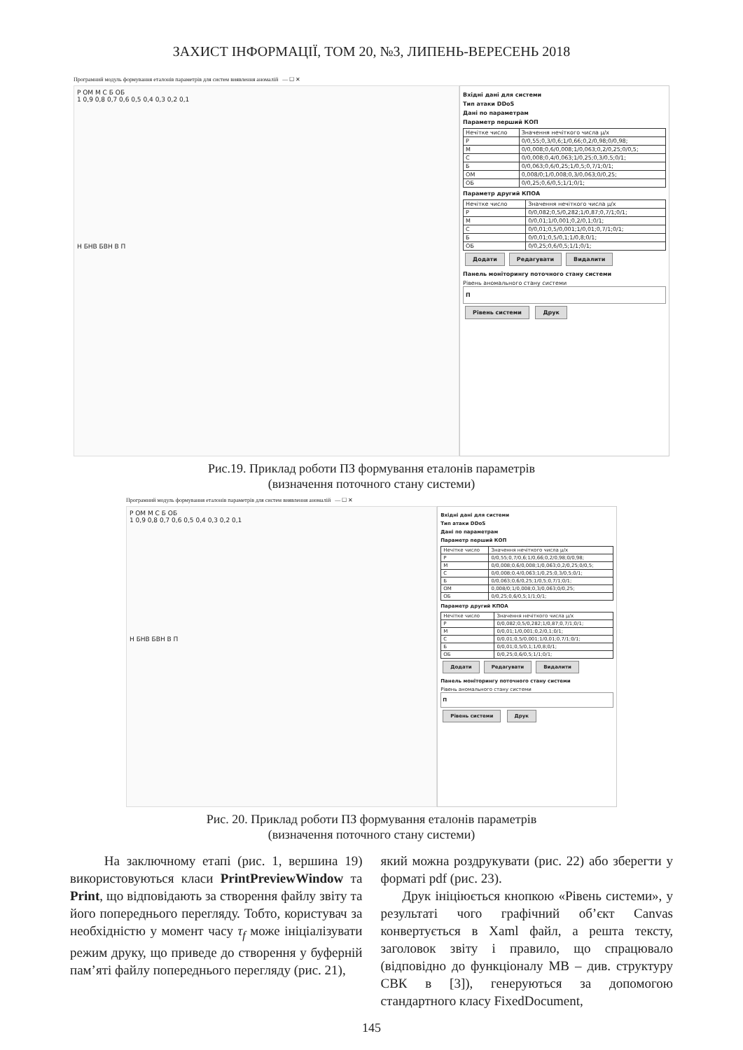ЗАХИСТ ІНФОРМАЦІЇ, ТОМ 20, №3, ЛИПЕНЬ-ВЕРЕСЕНЬ 2018
Програмний модуль формування еталонів параметрів для систем виявлення аномалій — ☐ ✕
Р ОМ М С Б ОБ
1 0,9 0,8 0,7 0,6 0,5 0,4 0,3 0,2 0,1
Н БНВ БВН В П
Вхідні дані для системи
Тип атаки DDoS
Дані по параметрам
Параметр перший КОП
| Нечітке число | Значення нечіткого числа μ/x |
| --- | --- |
| Р | 0/0,55;0,3/0,6;1/0,66;0,2/0,98;0/0,98; |
| М | 0/0,008;0,6/0,008;1/0,063;0,2/0,25;0/0,5; |
| С | 0/0,008;0,4/0,063;1/0,25;0,3/0,5;0/1; |
| Б | 0/0,063;0,6/0,25;1/0,5;0,7/1;0/1; |
| ОМ | 0,008/0;1/0,008;0,3/0,063;0/0,25; |
| ОБ | 0/0,25;0,6/0,5;1/1;0/1; |
Параметр другий КПОА
| Нечітке число | Значення нечіткого числа μ/x |
| --- | --- |
| Р | 0/0,082;0,5/0,282;1/0,87;0,7/1;0/1; |
| М | 0/0,01;1/0,001;0,2/0,1;0/1; |
| С | 0/0,01;0,5/0,001;1/0,01;0,7/1;0/1; |
| Б | 0/0,01;0,5/0,1;1/0,8;0/1; |
| ОБ | 0/0,25;0,6/0,5;1/1;0/1; |
Додати Редагувати Видалити
Панель моніторингу поточного стану системи
Рівень аномального стану системи
П
Рівень системи Друк
Рис.19. Приклад роботи ПЗ формування еталонів параметрів
(визначення поточного стану системи)
Програмний модуль формування еталонів параметрів для систем виявлення аномалій — ☐ ✕
Р ОМ М С Б ОБ
1 0,9 0,8 0,7 0,6 0,5 0,4 0,3 0,2 0,1
Н БНВ БВН В П
Вхідні дані для системи
Тип атаки DDoS
Дані по параметрам
Параметр перший КОП
| Нечітке число | Значення нечіткого числа μ/x |
| --- | --- |
| Р | 0/0,55;0,7/0,6;1/0,66;0,2/0,98;0/0,98; |
| М | 0/0,008;0,6/0,008;1/0,063;0,2/0,25;0/0,5; |
| С | 0/0,008;0,4/0,063;1/0,25;0,3/0,5;0/1; |
| Б | 0/0,063;0,6/0,25;1/0,5;0,7/1;0/1; |
| ОМ | 0,008/0;1/0,008;0,3/0,063;0/0,25; |
| ОБ | 0/0,25;0,6/0,5;1/1;0/1; |
Параметр другий КПОА
| Нечітке число | Значення нечіткого числа μ/x |
| --- | --- |
| Р | 0/0,082;0,5/0,282;1/0,87;0,7/1;0/1; |
| М | 0/0,01;1/0,001;0,2/0,1;0/1; |
| С | 0/0,01;0,5/0,001;1/0,01;0,7/1;0/1; |
| Б | 0/0,01;0,5/0,1;1/0,8;0/1; |
| ОБ | 0/0,25;0,6/0,5;1/1;0/1; |
Додати Редагувати Видалити
Панель моніторингу поточного стану системи
Рівень аномального стану системи
П
Рівень системи Друк
Рис. 20. Приклад роботи ПЗ формування еталонів параметрів
(визначення поточного стану системи)
На заключному етапі (рис. 1, вершина 19) використовуються класи PrintPreviewWindow та Print, що відповідають за створення файлу звіту та його попереднього перегляду. Тобто, користувач за необхідністю у момент часу τ<sub>f</sub> може ініціалізувати режим друку, що приведе до створення у буферній пам’яті файлу попереднього перегляду (рис. 21),
який можна роздрукувати (рис. 22) або зберегти у форматі pdf (рис. 23).
Друк ініціюється кнопкою «Рівень системи», у результаті чого графічний об’єкт Canvas конвертується в Xaml файл, а решта тексту, заголовок звіту і правило, що спрацювало (відповідно до функціоналу МВ – див. структуру СВК в [3]), генеруються за допомогою стандартного класу FixedDocument,
145